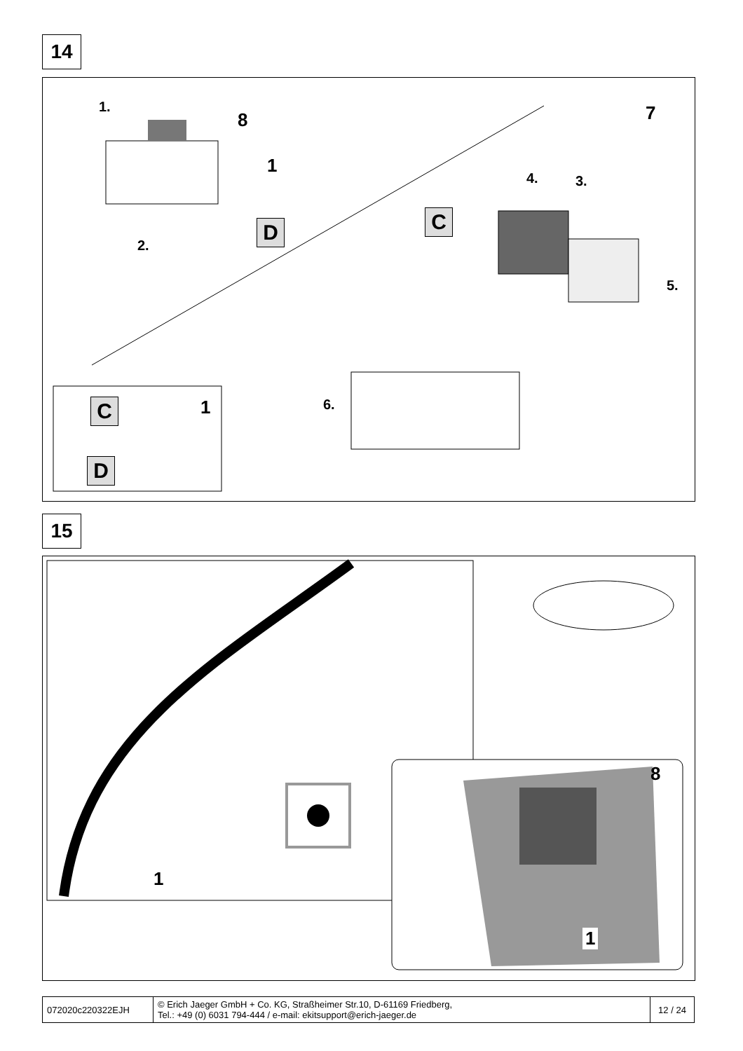14
1.
8
1
2.
D
7
4. 3.
C
5.
6.
C 1
D
15
1
8
1
| 072020c220322EJH | © Erich Jaeger GmbH + Co. KG, Straßheimer Str.10, D-61169 Friedberg, Tel.: +49 (0) 6031 794-444 / e-mail: ekitsupport@erich-jaeger.de | 12 / 24 |